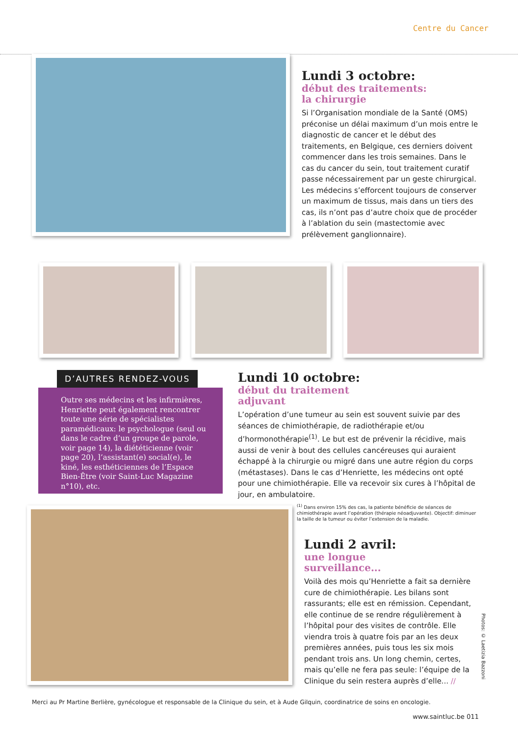Centre du Cancer
Lundi 3 octobre:
début des traitements:
la chirurgie
Si l’Organisation mondiale de la Santé (OMS) préconise un délai maximum d’un mois entre le diagnostic de cancer et le début des traitements, en Belgique, ces derniers doivent commencer dans les trois semaines. Dans le cas du cancer du sein, tout traitement curatif passe nécessairement par un geste chirurgical. Les médecins s’efforcent toujours de conserver un maximum de tissus, mais dans un tiers des cas, ils n’ont pas d’autre choix que de procéder à l’ablation du sein (mastectomie avec prélèvement ganglionnaire).
D’AUTRES RENDEZ-VOUS
Outre ses médecins et les infirmières, Henriette peut également rencontrer toute une série de spécialistes paramédicaux: le psychologue (seul ou dans le cadre d’un groupe de parole, voir page 14), la diététicienne (voir page 20), l’assistant(e) social(e), le kiné, les esthéticiennes de l’Espace Bien-Être (voir Saint-Luc Magazine n°10), etc.
Lundi 10 octobre:
début du traitement
adjuvant
L’opération d’une tumeur au sein est souvent suivie par des séances de chimiothérapie, de radiothérapie et/ou d’hormonothérapie<sup>(1)</sup>. Le but est de prévenir la récidive, mais aussi de venir à bout des cellules cancéreuses qui auraient échappé à la chirurgie ou migré dans une autre région du corps (métastases). Dans le cas d’Henriette, les médecins ont opté pour une chimiothérapie. Elle va recevoir six cures à l’hôpital de jour, en ambulatoire.
<sup>(1)</sup> Dans environ 15% des cas, la patiente bénéficie de séances de chimiothérapie avant l’opération (thérapie néoadjuvante). Objectif: diminuer la taille de la tumeur ou éviter l’extension de la maladie.
Lundi 2 avril:
une longue
surveillance...
Voilà des mois qu’Henriette a fait sa dernière cure de chimiothérapie. Les bilans sont rassurants; elle est en rémission. Cependant, elle continue de se rendre régulièrement à l’hôpital pour des visites de contrôle. Elle viendra trois à quatre fois par an les deux premières années, puis tous les six mois pendant trois ans. Un long chemin, certes, mais qu’elle ne fera pas seule: l’équipe de la Clinique du sein restera auprès d’elle... //
Merci au Pr Martine Berlière, gynécologue et responsable de la Clinique du sein, et à Aude Gilquin, coordinatrice de soins en oncologie.
www.saintluc.be 011
Photos: © Laetizia Bazzoni